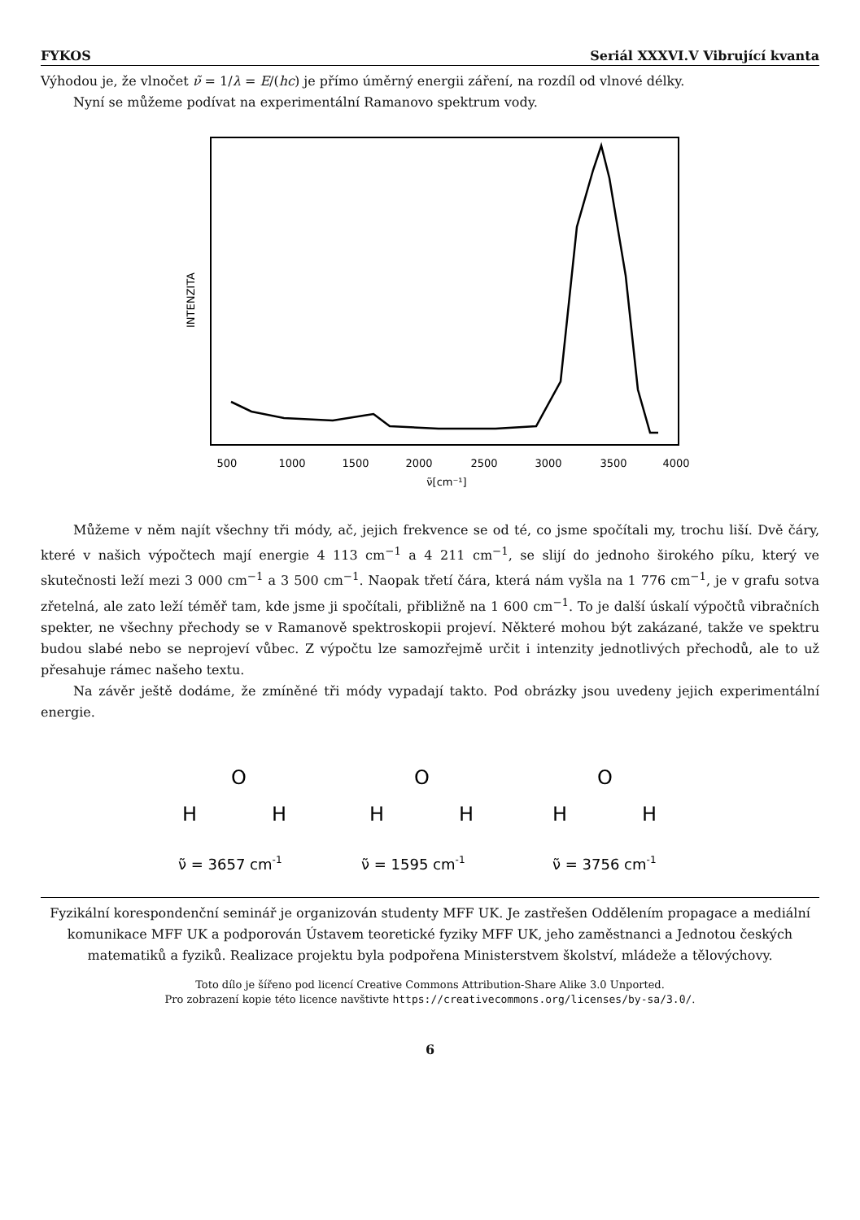FYKOS Seriál XXXVI.V Vibrující kvanta
Výhodou je, že vlnočet ν̃ = 1/λ = E/(hc) je přímo úměrný energii záření, na rozdíl od vlnové délky.
Nyní se můžeme podívat na experimentální Ramanovo spektrum vody.
INTENZITA
500
1000
1500
2000
2500
3000
3500
4000
ν̃[cm⁻¹]
Můžeme v něm najít všechny tři módy, ač, jejich frekvence se od té, co jsme spočítali my, trochu liší. Dvě čáry, které v našich výpočtech mají energie 4 113 cm<sup>−1</sup> a 4 211 cm<sup>−1</sup>, se slijí do jednoho širokého píku, který ve skutečnosti leží mezi 3 000 cm<sup>−1</sup> a 3 500 cm<sup>−1</sup>. Naopak třetí čára, která nám vyšla na 1 776 cm<sup>−1</sup>, je v grafu sotva zřetelná, ale zato leží téměř tam, kde jsme ji spočítali, přibližně na 1 600 cm<sup>−1</sup>. To je další úskalí výpočtů vibračních spekter, ne všechny přechody se v Ramanově spektroskopii projeví. Některé mohou být zakázané, takže ve spektru budou slabé nebo se neprojeví vůbec. Z výpočtu lze samozřejmě určit i intenzity jednotlivých přechodů, ale to už přesahuje rámec našeho textu.
Na závěr ještě dodáme, že zmíněné tři módy vypadají takto. Pod obrázky jsou uvedeny jejich experimentální energie.
O
H
H
O
H
H
O
H
H
ν̃ = 3657 cm-1
ν̃ = 1595 cm-1
ν̃ = 3756 cm-1
Fyzikální korespondenční seminář je organizován studenty MFF UK. Je zastřešen Oddělením propagace a mediální komunikace MFF UK a podporován Ústavem teoretické fyziky MFF UK, jeho zaměstnanci a Jednotou českých matematiků a fyziků. Realizace projektu byla podpořena Ministerstvem školství, mládeže a tělovýchovy.
Toto dílo je šířeno pod licencí Creative Commons Attribution-Share Alike 3.0 Unported.
Pro zobrazení kopie této licence navštivte https://creativecommons.org/licenses/by-sa/3.0/.
6